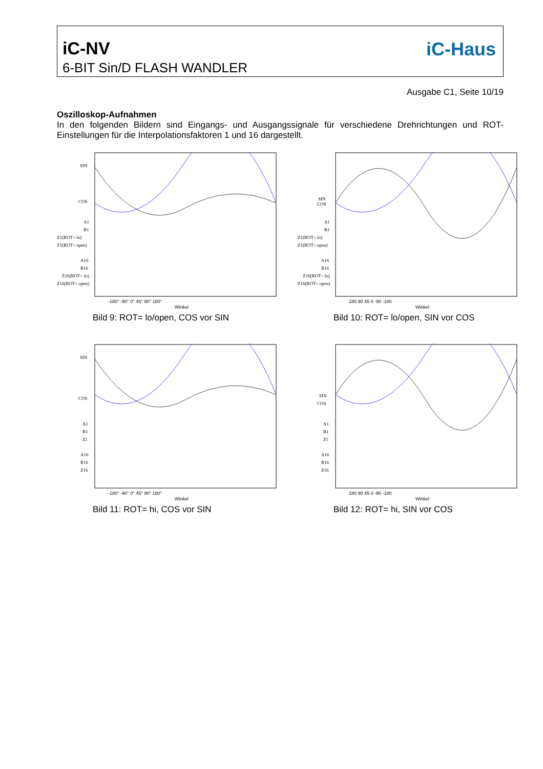iC-NV
6-BIT Sin/D FLASH WANDLER
iC-Haus
Ausgabe C1, Seite 10/19
Oszilloskop-Aufnahmen
In den folgenden Bildern sind Eingangs- und Ausgangssignale für verschiedene Drehrichtungen und ROT-Einstellungen für die Interpolationsfaktoren 1 und 16 dargestellt.
SIN
COS
A1
B1
Z1(ROT= lo)
Z1(ROT= open)
A16
B16
Z16(ROT= lo)
Z16(ROT= open)
-180° -90° 0° 45° 90° 180°
Winkel
Bild 9: ROT= lo/open, COS vor SIN
SIN
COS
A1
B1
Z1(ROT= lo)
Z1(ROT= open)
A16
B16
Z16(ROT= lo)
Z16(ROT= open)
180 90 45 0 -90 -180
Winkel
Bild 10: ROT= lo/open, SIN vor COS
SIN
COS
A1
B1
Z1
A16
B16
Z16
-180° -90° 0° 45° 90° 180°
Winkel
Bild 11: ROT= hi, COS vor SIN
SIN
COS
A1
B1
Z1
A16
B16
Z16
180 90 45 0 -90 -180
Winkel
Bild 12: ROT= hi, SIN vor COS